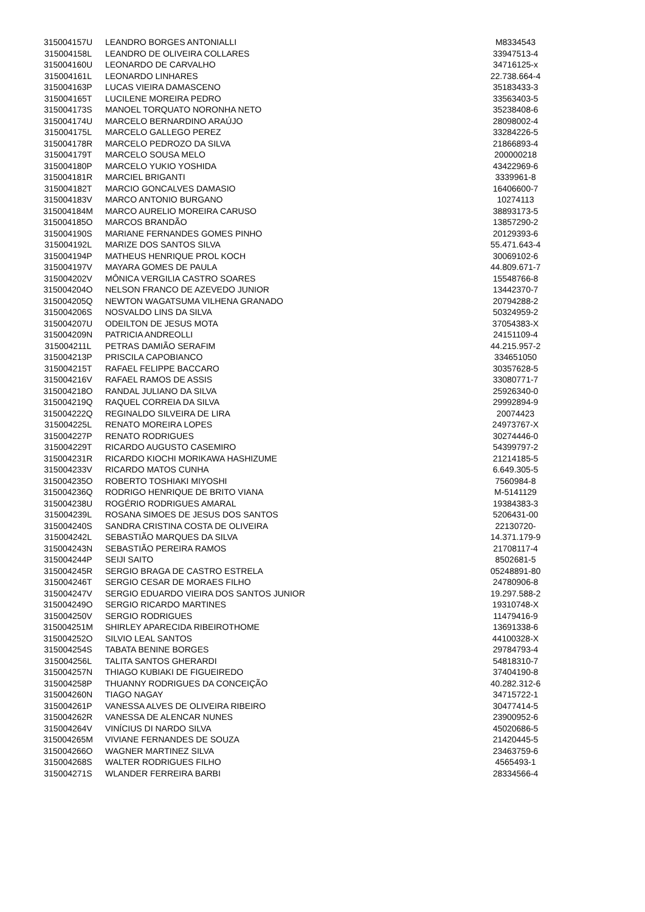| 315004157U | LEANDRO BORGES ANTONIALLI | M8334543 |
| 315004158L | LEANDRO DE OLIVEIRA COLLARES | 33947513-4 |
| 315004160U | LEONARDO DE CARVALHO | 34716125-x |
| 315004161L | LEONARDO LINHARES | 22.738.664-4 |
| 315004163P | LUCAS VIEIRA DAMASCENO | 35183433-3 |
| 315004165T | LUCILENE MOREIRA PEDRO | 33563403-5 |
| 315004173S | MANOEL TORQUATO NORONHA NETO | 35238408-6 |
| 315004174U | MARCELO BERNARDINO ARAÚJO | 28098002-4 |
| 315004175L | MARCELO GALLEGO PEREZ | 33284226-5 |
| 315004178R | MARCELO PEDROZO DA SILVA | 21866893-4 |
| 315004179T | MARCELO SOUSA MELO | 200000218 |
| 315004180P | MARCELO YUKIO YOSHIDA | 43422969-6 |
| 315004181R | MARCIEL BRIGANTI | 3339961-8 |
| 315004182T | MARCIO GONCALVES DAMASIO | 16406600-7 |
| 315004183V | MARCO ANTONIO BURGANO | 10274113 |
| 315004184M | MARCO AURELIO MOREIRA CARUSO | 38893173-5 |
| 315004185O | MARCOS BRANDÃO | 13857290-2 |
| 315004190S | MARIANE FERNANDES GOMES PINHO | 20129393-6 |
| 315004192L | MARIZE DOS SANTOS SILVA | 55.471.643-4 |
| 315004194P | MATHEUS HENRIQUE PROL KOCH | 30069102-6 |
| 315004197V | MAYARA GOMES DE PAULA | 44.809.671-7 |
| 315004202V | MÔNICA VERGILIA CASTRO SOARES | 15548766-8 |
| 315004204O | NELSON FRANCO DE AZEVEDO JUNIOR | 13442370-7 |
| 315004205Q | NEWTON WAGATSUMA VILHENA GRANADO | 20794288-2 |
| 315004206S | NOSVALDO LINS DA SILVA | 50324959-2 |
| 315004207U | ODEILTON DE JESUS MOTA | 37054383-X |
| 315004209N | PATRICIA ANDREOLLI | 24151109-4 |
| 315004211L | PETRAS DAMIÃO SERAFIM | 44.215.957-2 |
| 315004213P | PRISCILA CAPOBIANCO | 334651050 |
| 315004215T | RAFAEL FELIPPE BACCARO | 30357628-5 |
| 315004216V | RAFAEL RAMOS DE ASSIS | 33080771-7 |
| 315004218O | RANDAL JULIANO DA SILVA | 25926340-0 |
| 315004219Q | RAQUEL CORREIA DA SILVA | 29992894-9 |
| 315004222Q | REGINALDO SILVEIRA DE LIRA | 20074423 |
| 315004225L | RENATO MOREIRA LOPES | 24973767-X |
| 315004227P | RENATO RODRIGUES | 30274446-0 |
| 315004229T | RICARDO AUGUSTO CASEMIRO | 54399797-2 |
| 315004231R | RICARDO KIOCHI MORIKAWA HASHIZUME | 21214185-5 |
| 315004233V | RICARDO MATOS CUNHA | 6.649.305-5 |
| 315004235O | ROBERTO TOSHIAKI MIYOSHI | 7560984-8 |
| 315004236Q | RODRIGO HENRIQUE DE BRITO VIANA | M-5141129 |
| 315004238U | ROGÉRIO RODRIGUES AMARAL | 19384383-3 |
| 315004239L | ROSANA SIMOES DE JESUS DOS SANTOS | 5206431-00 |
| 315004240S | SANDRA CRISTINA COSTA DE OLIVEIRA | 22130720- |
| 315004242L | SEBASTIÃO MARQUES DA SILVA | 14.371.179-9 |
| 315004243N | SEBASTIÃO PEREIRA RAMOS | 21708117-4 |
| 315004244P | SEIJI SAITO | 8502681-5 |
| 315004245R | SERGIO BRAGA DE CASTRO ESTRELA | 05248891-80 |
| 315004246T | SERGIO CESAR DE MORAES FILHO | 24780906-8 |
| 315004247V | SERGIO EDUARDO VIEIRA DOS SANTOS JUNIOR | 19.297.588-2 |
| 315004249O | SERGIO RICARDO MARTINES | 19310748-X |
| 315004250V | SERGIO RODRIGUES | 11479416-9 |
| 315004251M | SHIRLEY APARECIDA RIBEIROTHOME | 13691338-6 |
| 315004252O | SILVIO LEAL SANTOS | 44100328-X |
| 315004254S | TABATA BENINE BORGES | 29784793-4 |
| 315004256L | TALITA SANTOS GHERARDI | 54818310-7 |
| 315004257N | THIAGO KUBIAKI DE FIGUEIREDO | 37404190-8 |
| 315004258P | THUANNY RODRIGUES DA CONCEIÇÃO | 40.282.312-6 |
| 315004260N | TIAGO NAGAY | 34715722-1 |
| 315004261P | VANESSA ALVES DE OLIVEIRA RIBEIRO | 30477414-5 |
| 315004262R | VANESSA DE ALENCAR NUNES | 23900952-6 |
| 315004264V | VINÍCIUS DI NARDO SILVA | 45020686-5 |
| 315004265M | VIVIANE FERNANDES DE SOUZA | 21420445-5 |
| 315004266O | WAGNER MARTINEZ SILVA | 23463759-6 |
| 315004268S | WALTER RODRIGUES FILHO | 4565493-1 |
| 315004271S | WLANDER FERREIRA BARBI | 28334566-4 |